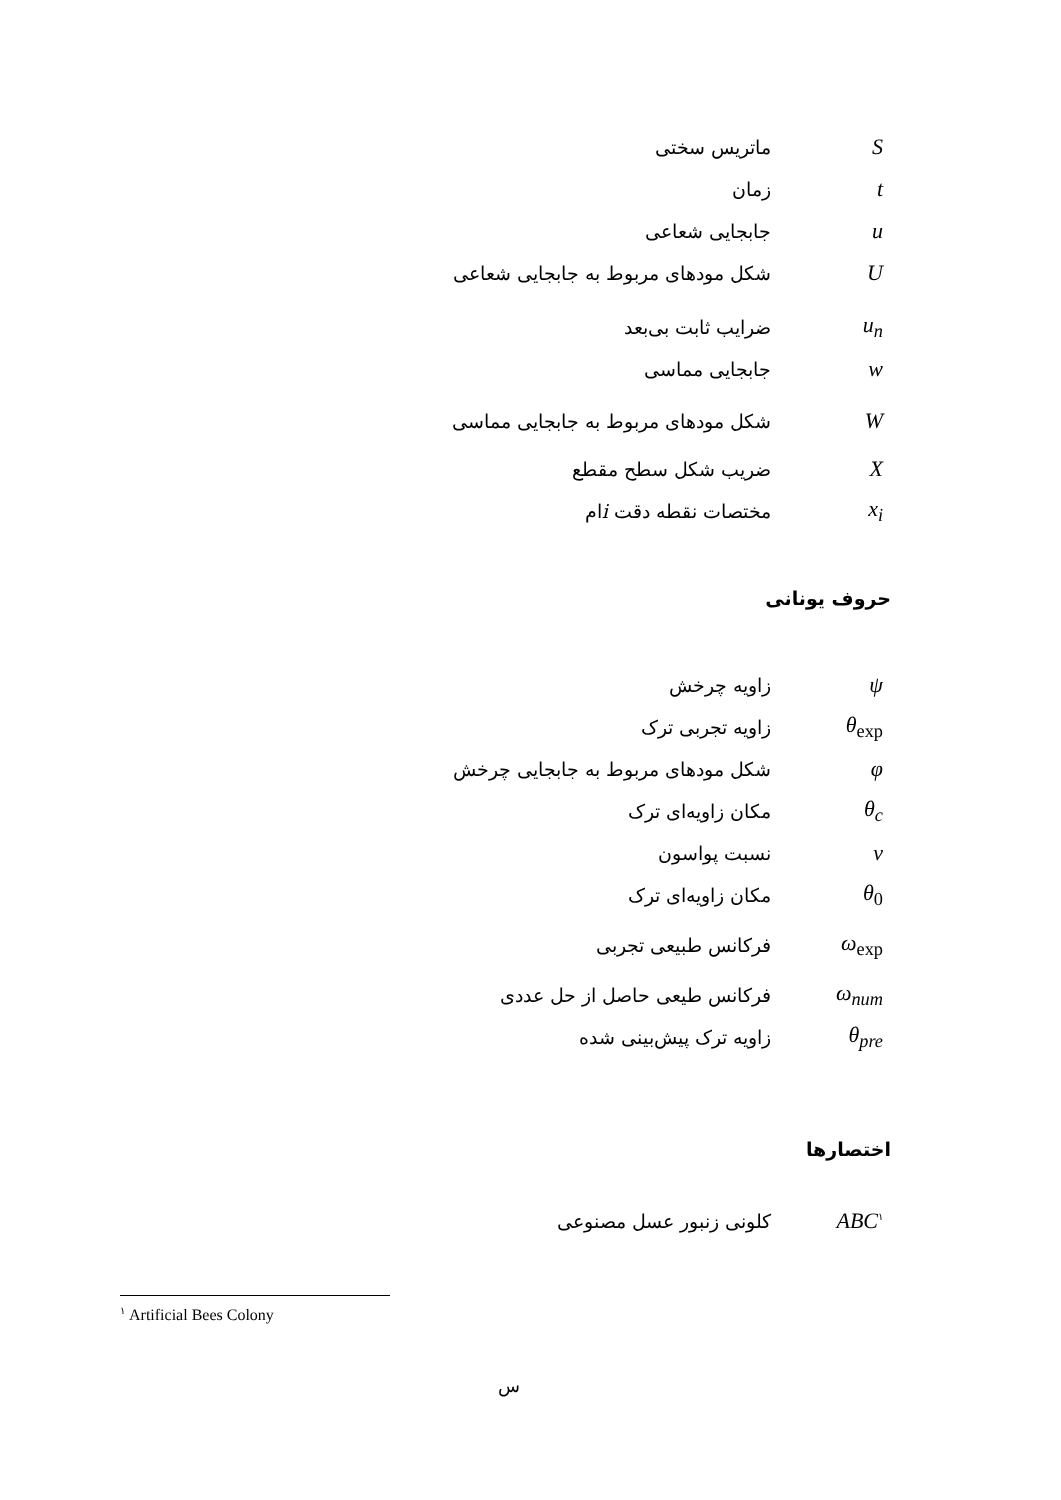Sماتریس سختی
tزمان
uجابجایی شعاعی
Uشکل مودهای مربوط به جابجایی شعاعی
u<sub>n</sub> ضرایب ثابت بی‌بعد
wجابجایی مماسی
Wشکل مودهای مربوط به جابجایی مماسی
Xضریب شکل سطح مقطع
x<sub>i</sub> مختصات نقطه دقت iام
حروف یونانی
ψزاویه چرخش
θ<sub>exp</sub> زاویه تجربی ترک
φشکل مودهای مربوط به جابجایی چرخش
θ<sub>c</sub> مکان زاویه‌ای ترک
νنسبت پواسون
θ<sub>0</sub> مکان زاویه‌ای ترک
ω<sub>exp</sub> فرکانس طبیعی تجربی
ω<sub>num</sub> فرکانس طیعی حاصل از حل عددی
θ<sub>pre</sub> زاویه ترک پیش‌بینی شده
اختصارها
ABC<sup>۱</sup> کلونی زنبور عسل مصنوعی
<sup>۱</sup> Artificial Bees Colony
س